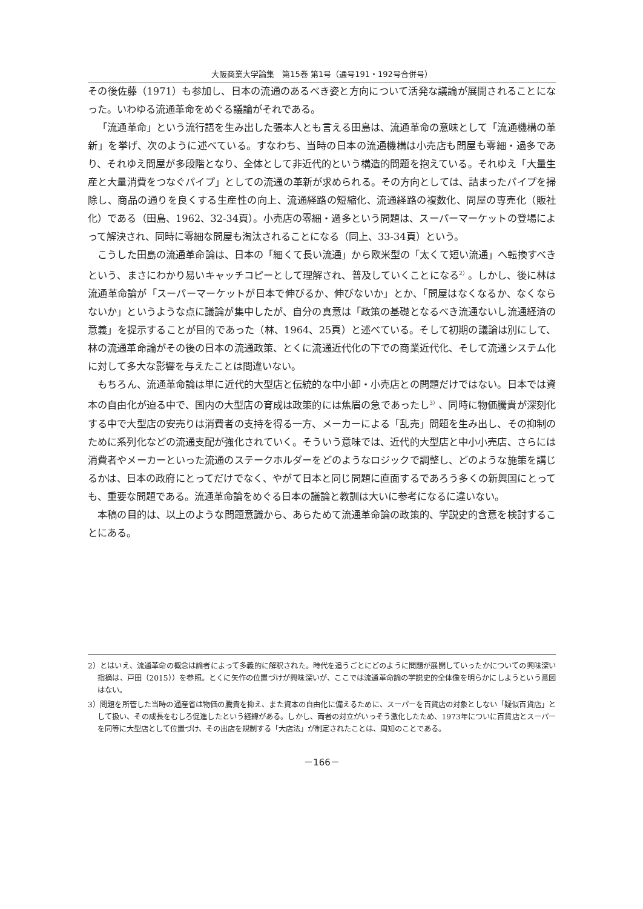大阪商業大学論集　第15巻 第1号（通号191・192号合併号）
その後佐藤（1971）も参加し、日本の流通のあるべき姿と方向について活発な議論が展開されることになった。いわゆる流通革命をめぐる議論がそれである。
「流通革命」という流行語を生み出した張本人とも言える田島は、流通革命の意味として「流通機構の革新」を挙げ、次のように述べている。すなわち、当時の日本の流通機構は小売店も問屋も零細・過多であり、それゆえ問屋が多段階となり、全体として非近代的という構造的問題を抱えている。それゆえ「大量生産と大量消費をつなぐパイプ」としての流通の革新が求められる。その方向としては、詰まったパイプを掃除し、商品の通りを良くする生産性の向上、流通経路の短縮化、流通経路の複数化、問屋の専売化（販社化）である（田島、1962、32-34頁）。小売店の零細・過多という問題は、スーパーマーケットの登場によって解決され、同時に零細な問屋も淘汰されることになる（同上、33-34頁）という。
こうした田島の流通革命論は、日本の「細くて長い流通」から欧米型の「太くて短い流通」へ転換すべきという、まさにわかり易いキャッチコピーとして理解され、普及していくことになる<sup>2）</sup>。しかし、後に林は流通革命論が「スーパーマーケットが日本で伸びるか、伸びないか」とか、「問屋はなくなるか、なくならないか」というような点に議論が集中したが、自分の真意は「政策の基礎となるべき流通ないし流通経済の意義」を提示することが目的であった（林、1964、25頁）と述べている。そして初期の議論は別にして、林の流通革命論がその後の日本の流通政策、とくに流通近代化の下での商業近代化、そして流通システム化に対して多大な影響を与えたことは間違いない。
もちろん、流通革命論は単に近代的大型店と伝統的な中小卸・小売店との問題だけではない。日本では資本の自由化が迫る中で、国内の大型店の育成は政策的には焦眉の急であったし<sup>3）</sup>、同時に物価騰貴が深刻化する中で大型店の安売りは消費者の支持を得る一方、メーカーによる「乱売」問題を生み出し、その抑制のために系列化などの流通支配が強化されていく。そういう意味では、近代的大型店と中小小売店、さらには消費者やメーカーといった流通のステークホルダーをどのようなロジックで調整し、どのような施策を講じるかは、日本の政府にとってだけでなく、やがて日本と同じ問題に直面するであろう多くの新興国にとっても、重要な問題である。流通革命論をめぐる日本の議論と教訓は大いに参考になるに違いない。
本稿の目的は、以上のような問題意識から、あらためて流通革命論の政策的、学説史的含意を検討することにある。
2）とはいえ、流通革命の概念は論者によって多義的に解釈された。時代を追うごとにどのように問題が展開していったかについての興味深い指摘は、戸田（2015））を参照。とくに矢作の位置づけが興味深いが、ここでは流通革命論の学説史的全体像を明らかにしようという意図はない。
3）問題を所管した当時の通産省は物価の騰貴を抑え、また資本の自由化に備えるために、スーパーを百貨店の対象としない「疑似百貨店」として扱い、その成長をむしろ促進したという経緯がある。しかし、両者の対立がいっそう激化したため、1973年についに百貨店とスーパーを同等に大型店として位置づけ、その出店を規制する「大店法」が制定されたことは、周知のことである。
－166－